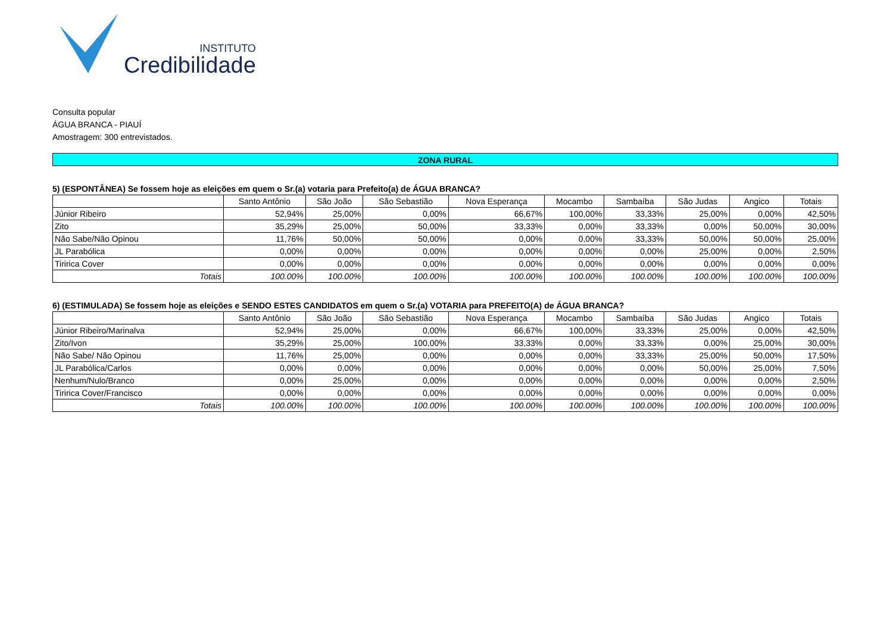INSTITUTO
Credibilidade
Consulta popular
ÁGUA BRANCA - PIAUÍ
Amostragem: 300 entrevistados.
ZONA RURAL
5) (ESPONTÂNEA) Se fossem hoje as eleições em quem o Sr.(a) votaria para Prefeito(a) de ÁGUA BRANCA?
| | Santo Antônio | São João | São Sebastião | Nova Esperança | Mocambo | Sambaíba | São Judas | Angico | Totais |
| --- | --- | --- | --- | --- | --- | --- | --- | --- | --- |
| Júnior Ribeiro | 52,94% | 25,00% | 0,00% | 66,67% | 100,00% | 33,33% | 25,00% | 0,00% | 42,50% |
| Zito | 35,29% | 25,00% | 50,00% | 33,33% | 0,00% | 33,33% | 0,00% | 50,00% | 30,00% |
| Não Sabe/Não Opinou | 11,76% | 50,00% | 50,00% | 0,00% | 0,00% | 33,33% | 50,00% | 50,00% | 25,00% |
| JL Parabólica | 0,00% | 0,00% | 0,00% | 0,00% | 0,00% | 0,00% | 25,00% | 0,00% | 2,50% |
| Tiririca Cover | 0,00% | 0,00% | 0,00% | 0,00% | 0,00% | 0,00% | 0,00% | 0,00% | 0,00% |
| Totais | 100.00% | 100.00% | 100.00% | 100.00% | 100.00% | 100.00% | 100.00% | 100.00% | 100.00% |
6) (ESTIMULADA) Se fossem hoje as eleições e SENDO ESTES CANDIDATOS em quem o Sr.(a) VOTARIA para PREFEITO(A) de ÁGUA BRANCA?
| | Santo Antônio | São João | São Sebastião | Nova Esperança | Mocambo | Sambaíba | São Judas | Angico | Totais |
| --- | --- | --- | --- | --- | --- | --- | --- | --- | --- |
| Júnior Ribeiro/Marinalva | 52,94% | 25,00% | 0,00% | 66,67% | 100,00% | 33,33% | 25,00% | 0,00% | 42,50% |
| Zito/Ivon | 35,29% | 25,00% | 100,00% | 33,33% | 0,00% | 33,33% | 0,00% | 25,00% | 30,00% |
| Não Sabe/ Não Opinou | 11,76% | 25,00% | 0,00% | 0,00% | 0,00% | 33,33% | 25,00% | 50,00% | 17,50% |
| JL Parabólica/Carlos | 0,00% | 0,00% | 0,00% | 0,00% | 0,00% | 0,00% | 50,00% | 25,00% | 7,50% |
| Nenhum/Nulo/Branco | 0,00% | 25,00% | 0,00% | 0,00% | 0,00% | 0,00% | 0,00% | 0,00% | 2,50% |
| Tiririca Cover/Francisco | 0,00% | 0,00% | 0,00% | 0,00% | 0,00% | 0,00% | 0,00% | 0,00% | 0,00% |
| Totais | 100.00% | 100.00% | 100.00% | 100.00% | 100.00% | 100.00% | 100.00% | 100.00% | 100.00% |